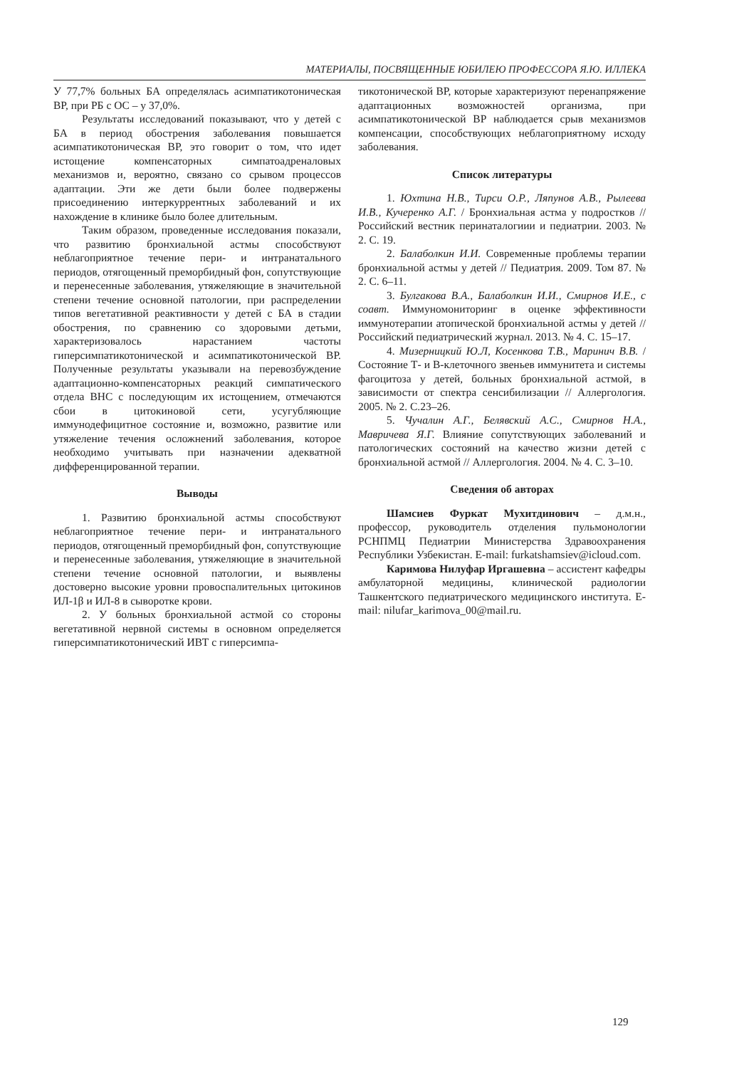МАТЕРИАЛЫ, ПОСВЯЩЕННЫЕ ЮБИЛЕЮ ПРОФЕССОРА Я.Ю. ИЛЛЕКА
У 77,7% больных БА определялась асимпатикотоническая ВР, при РБ с ОС – у 37,0%.
Результаты исследований показывают, что у детей с БА в период обострения заболевания повышается асимпатикотоническая ВР, это говорит о том, что идет истощение компенсаторных симпатоадреналовых механизмов и, вероятно, связано со срывом процессов адаптации. Эти же дети были более подвержены присоединению интеркуррентных заболеваний и их нахождение в клинике было более длительным.
Таким образом, проведенные исследования показали, что развитию бронхиальной астмы способствуют неблагоприятное течение пери- и интранатального периодов, отягощенный преморбидный фон, сопутствующие и перенесенные заболевания, утяжеляющие в значительной степени течение основной патологии, при распределении типов вегетативной реактивности у детей с БА в стадии обострения, по сравнению со здоровыми детьми, характеризовалось нарастанием частоты гиперсимпатикотонической и асимпатикотонической ВР. Полученные результаты указывали на перевозбуждение адаптационно-компенсаторных реакций симпатического отдела ВНС с последующим их истощением, отмечаются сбои в цитокиновой сети, усугубляющие иммунодефицитное состояние и, возможно, развитие или утяжеление течения осложнений заболевания, которое необходимо учитывать при назначении адекватной дифференцированной терапии.
Выводы
1. Развитию бронхиальной астмы способствуют неблагоприятное течение пери- и интранатального периодов, отягощенный преморбидный фон, сопутствующие и перенесенные заболевания, утяжеляющие в значительной степени течение основной патологии, и выявлены достоверно высокие уровни провоспалительных цитокинов ИЛ-1β и ИЛ-8 в сыворотке крови.
2. У больных бронхиальной астмой со стороны вегетативной нервной системы в основном определяется гиперсимпатикотонический ИВТ с гиперсимпа-
тикотонической ВР, которые характеризуют перенапряжение адаптационных возможностей организма, при асимпатикотонической ВР наблюдается срыв механизмов компенсации, способствующих неблагоприятному исходу заболевания.
Список литературы
1. Юхтина Н.В., Тирси О.Р., Ляпунов А.В., Рылеева И.В., Кучеренко А.Г. / Бронхиальная астма у подростков // Российский вестник перинаталогиии и педиатрии. 2003. № 2. С. 19.
2. Балаболкин И.И. Современные проблемы терапии бронхиальной астмы у детей // Педиатрия. 2009. Том 87. № 2. С. 6–11.
3. Булгакова В.А., Балаболкин И.И., Смирнов И.Е., с соавт. Иммуномониторинг в оценке эффективности иммунотерапии атопической бронхиальной астмы у детей // Российский педиатрический журнал. 2013. № 4. С. 15–17.
4. Мизерницкий Ю.Л, Косенкова Т.В., Маринич В.В. / Состояние Т- и В-клеточного звеньев иммунитета и системы фагоцитоза у детей, больных бронхиальной астмой, в зависимости от спектра сенсибилизации // Аллергология. 2005. № 2. С.23–26.
5. Чучалин А.Г., Белявский А.С., Смирнов Н.А., Мавричева Я.Г. Влияние сопутствующих заболеваний и патологических состояний на качество жизни детей с бронхиальной астмой // Аллергология. 2004. № 4. С. 3–10.
Сведения об авторах
Шамсиев Фуркат Мухитдинович – д.м.н., профессор, руководитель отделения пульмонологии РСНПМЦ Педиатрии Министерства Здравоохранения Республики Узбекистан. E-mail: furkatshamsiev@icloud.com.
Каримова Нилуфар Иргашевна – ассистент кафедры амбулаторной медицины, клинической радиологии Ташкентского педиатрического медицинского института. E-mail: nilufar_karimova_00@mail.ru.
129